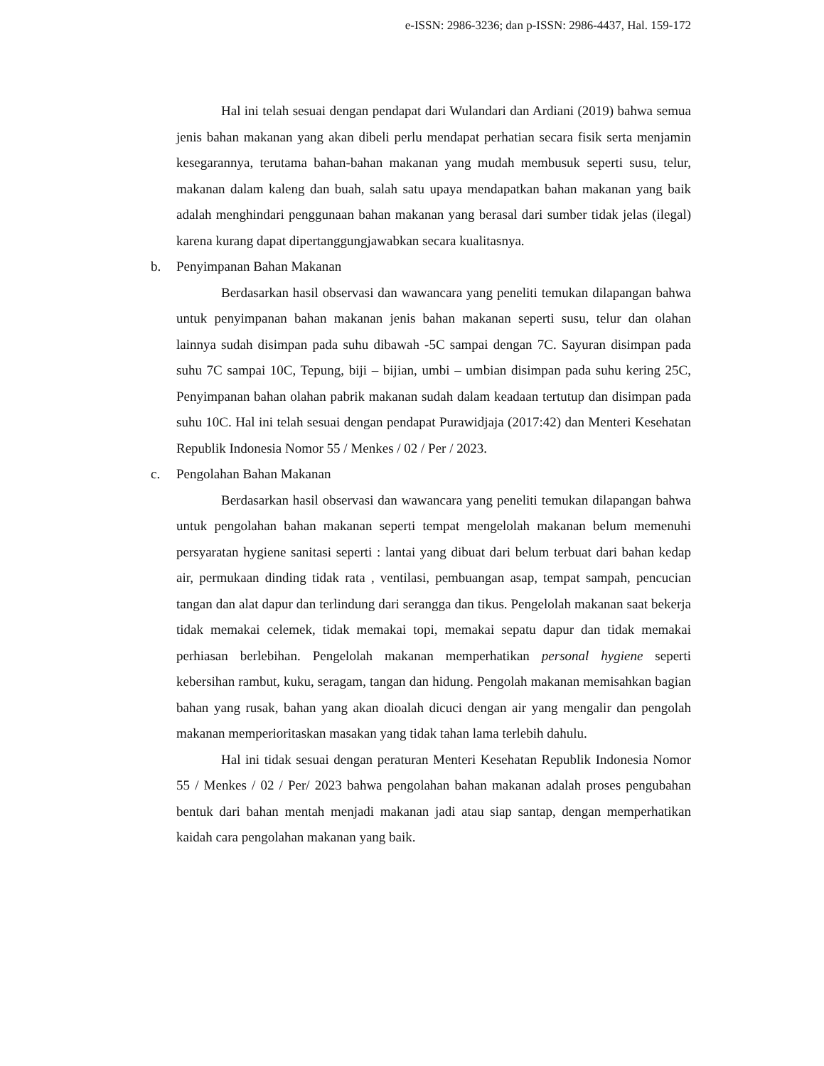e-ISSN: 2986-3236; dan p-ISSN: 2986-4437, Hal. 159-172
Hal ini telah sesuai dengan pendapat dari Wulandari dan Ardiani (2019) bahwa semua jenis bahan makanan yang akan dibeli perlu mendapat perhatian secara fisik serta menjamin kesegarannya, terutama bahan-bahan makanan yang mudah membusuk seperti susu, telur, makanan dalam kaleng dan buah, salah satu upaya mendapatkan bahan makanan yang baik adalah menghindari penggunaan bahan makanan yang berasal dari sumber tidak jelas (ilegal) karena kurang dapat dipertanggungjawabkan secara kualitasnya.
b. Penyimpanan Bahan Makanan
Berdasarkan hasil observasi dan wawancara yang peneliti temukan dilapangan bahwa untuk penyimpanan bahan makanan jenis bahan makanan seperti susu, telur dan olahan lainnya sudah disimpan pada suhu dibawah -5C sampai dengan 7C. Sayuran disimpan pada suhu 7C sampai 10C, Tepung, biji – bijian, umbi – umbian disimpan pada suhu kering 25C, Penyimpanan bahan olahan pabrik makanan sudah dalam keadaan tertutup dan disimpan pada suhu 10C. Hal ini telah sesuai dengan pendapat Purawidjaja (2017:42) dan Menteri Kesehatan Republik Indonesia Nomor 55 / Menkes / 02 / Per / 2023.
c. Pengolahan Bahan Makanan
Berdasarkan hasil observasi dan wawancara yang peneliti temukan dilapangan bahwa untuk pengolahan bahan makanan seperti tempat mengelolah makanan belum memenuhi persyaratan hygiene sanitasi seperti : lantai yang dibuat dari belum terbuat dari bahan kedap air, permukaan dinding tidak rata , ventilasi, pembuangan asap, tempat sampah, pencucian tangan dan alat dapur dan terlindung dari serangga dan tikus. Pengelolah makanan saat bekerja tidak memakai celemek, tidak memakai topi, memakai sepatu dapur dan tidak memakai perhiasan berlebihan. Pengelolah makanan memperhatikan personal hygiene seperti kebersihan rambut, kuku, seragam, tangan dan hidung. Pengolah makanan memisahkan bagian bahan yang rusak, bahan yang akan dioalah dicuci dengan air yang mengalir dan pengolah makanan memperioritaskan masakan yang tidak tahan lama terlebih dahulu.
Hal ini tidak sesuai dengan peraturan Menteri Kesehatan Republik Indonesia Nomor 55 / Menkes / 02 / Per/ 2023 bahwa pengolahan bahan makanan adalah proses pengubahan bentuk dari bahan mentah menjadi makanan jadi atau siap santap, dengan memperhatikan kaidah cara pengolahan makanan yang baik.